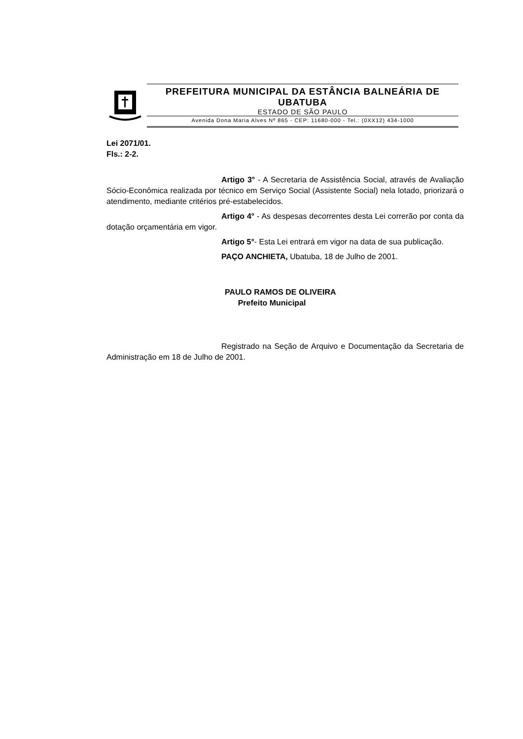PREFEITURA MUNICIPAL DA ESTÂNCIA BALNEÁRIA DE UBATUBA
ESTADO DE SÃO PAULO
Avenida Dona Maria Alves Nº 865 - CEP: 11680-000 - Tel.: (0XX12) 434-1000
Lei 2071/01.
Fls.: 2-2.
Artigo 3° - A Secretaria de Assistência Social, através de Avaliação Sócio-Econômica realizada por técnico em Serviço Social (Assistente Social) nela lotado, priorizará o atendimento, mediante critérios pré-estabelecidos.
Artigo 4° - As despesas decorrentes desta Lei correrão por conta da dotação orçamentária em vigor.
Artigo 5°- Esta Lei entrará em vigor na data de sua publicação.
PAÇO ANCHIETA, Ubatuba, 18 de Julho de 2001.
PAULO RAMOS DE OLIVEIRA
Prefeito Municipal
Registrado na Seção de Arquivo e Documentação da Secretaria de Administração em 18 de Julho de 2001.